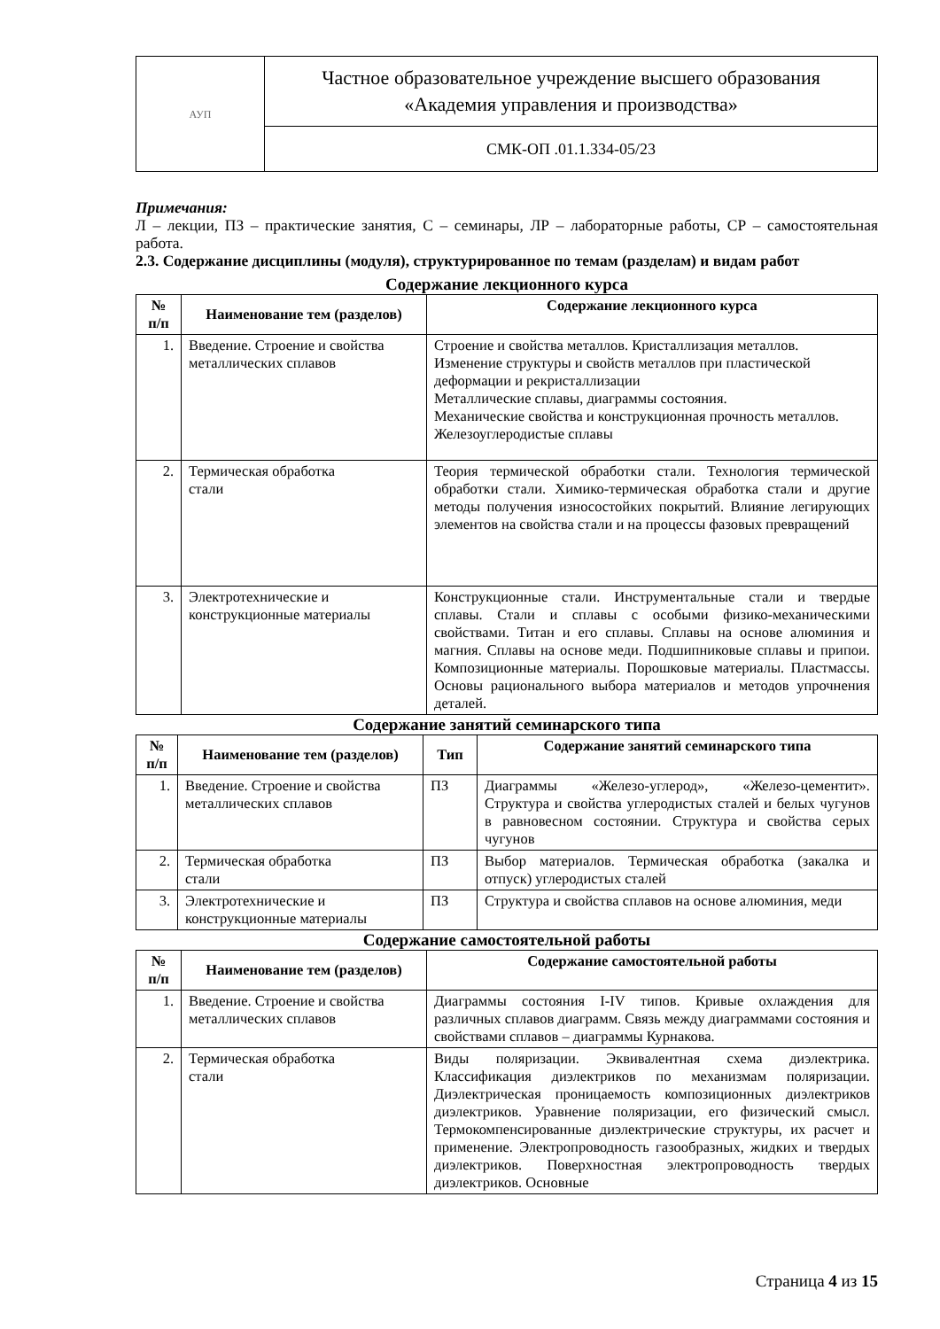| АУП | Частное образовательное учреждение высшего образования «Академия управления и производства» |
| | СМК-ОП .01.1.334-05/23 |
Примечания:
Л – лекции, ПЗ – практические занятия, С – семинары, ЛР – лабораторные работы, СР – самостоятельная работа.
2.3. Содержание дисциплины (модуля), структурированное по темам (разделам) и видам работ
Содержание лекционного курса
| № п/п | Наименование тем (разделов) | Содержание лекционного курса |
| --- | --- | --- |
| 1. | Введение. Строение и свойства металлических сплавов | Строение и свойства металлов. Кристаллизация металлов. Изменение структуры и свойств металлов при пластической деформации и рекристаллизации Металлические сплавы, диаграммы состояния. Механические свойства и конструкционная прочность металлов. Железоуглеродистые сплавы |
| 2. | Термическая обработка стали | Теория термической обработки стали. Технология термической обработки стали. Химико-термическая обработка стали и другие методы получения износостойких покрытий. Влияние легирующих элементов на свойства стали и на процессы фазовых превращений |
| 3. | Электротехнические и конструкционные материалы | Конструкционные стали. Инструментальные стали и твердые сплавы. Стали и сплавы с особыми физико-механическими свойствами. Титан и его сплавы. Сплавы на основе алюминия и магния. Сплавы на основе меди. Подшипниковые сплавы и припои. Композиционные материалы. Порошковые материалы. Пластмассы. Основы рационального выбора материалов и методов упрочнения деталей. |
Содержание занятий семинарского типа
| № п/п | Наименование тем (разделов) | Тип | Содержание занятий семинарского типа |
| --- | --- | --- | --- |
| 1. | Введение. Строение и свойства металлических сплавов | ПЗ | Диаграммы «Железо-углерод», «Железо-цементит». Структура и свойства углеродистых сталей и белых чугунов в равновесном состоянии. Структура и свойства серых чугунов |
| 2. | Термическая обработка стали | ПЗ | Выбор материалов. Термическая обработка (закалка и отпуск) углеродистых сталей |
| 3. | Электротехнические и конструкционные материалы | ПЗ | Структура и свойства сплавов на основе алюминия, меди |
Содержание самостоятельной работы
| № п/п | Наименование тем (разделов) | Содержание самостоятельной работы |
| --- | --- | --- |
| 1. | Введение. Строение и свойства металлических сплавов | Диаграммы состояния I-IV типов. Кривые охлаждения для различных сплавов диаграмм. Связь между диаграммами состояния и свойствами сплавов – диаграммы Курнакова. |
| 2. | Термическая обработка стали | Виды поляризации. Эквивалентная схема диэлектрика. Классификация диэлектриков по механизмам поляризации. Диэлектрическая проницаемость композиционных диэлектриков диэлектриков. Уравнение поляризации, его физический смысл. Термокомпенсированные диэлектрические структуры, их расчет и применение. Электропроводность газообразных, жидких и твердых диэлектриков. Поверхностная электропроводность твердых диэлектриков. Основные |
Страница 4 из 15